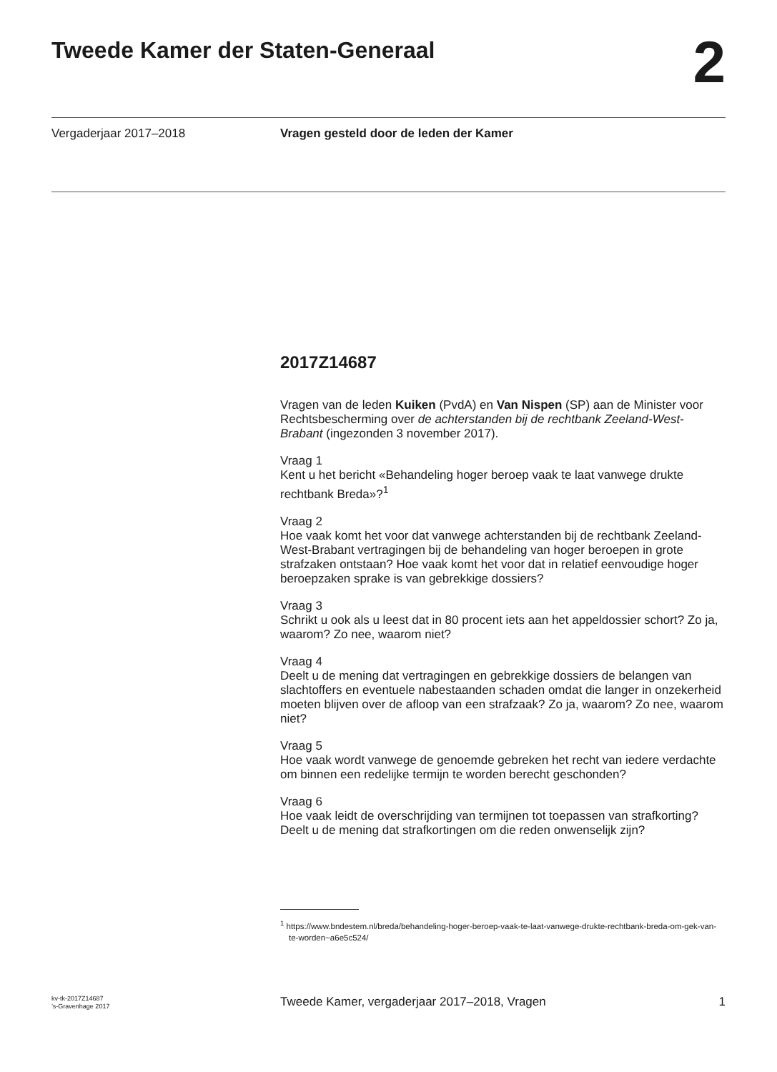Tweede Kamer der Staten-Generaal
2
Vergaderjaar 2017–2018 Vragen gesteld door de leden der Kamer
2017Z14687
Vragen van de leden Kuiken (PvdA) en Van Nispen (SP) aan de Minister voor Rechtsbescherming over de achterstanden bij de rechtbank Zeeland-West-Brabant (ingezonden 3 november 2017).
Vraag 1
Kent u het bericht «Behandeling hoger beroep vaak te laat vanwege drukte rechtbank Breda»?<sup>1</sup>
Vraag 2
Hoe vaak komt het voor dat vanwege achterstanden bij de rechtbank Zeeland-West-Brabant vertragingen bij de behandeling van hoger beroepen in grote strafzaken ontstaan? Hoe vaak komt het voor dat in relatief eenvoudige hoger beroepzaken sprake is van gebrekkige dossiers?
Vraag 3
Schrikt u ook als u leest dat in 80 procent iets aan het appeldossier schort? Zo ja, waarom? Zo nee, waarom niet?
Vraag 4
Deelt u de mening dat vertragingen en gebrekkige dossiers de belangen van slachtoffers en eventuele nabestaanden schaden omdat die langer in onzekerheid moeten blijven over de afloop van een strafzaak? Zo ja, waarom? Zo nee, waarom niet?
Vraag 5
Hoe vaak wordt vanwege de genoemde gebreken het recht van iedere verdachte om binnen een redelijke termijn te worden berecht geschonden?
Vraag 6
Hoe vaak leidt de overschrijding van termijnen tot toepassen van strafkorting? Deelt u de mening dat strafkortingen om die reden onwenselijk zijn?
<sup>1</sup> https://www.bndestem.nl/breda/behandeling-hoger-beroep-vaak-te-laat-vanwege-drukte-rechtbank-breda-om-gek-van-te-worden~a6e5c524/
kv-tk-2017Z14687
’s-Gravenhage 2017
Tweede Kamer, vergaderjaar 2017–2018, Vragen
1